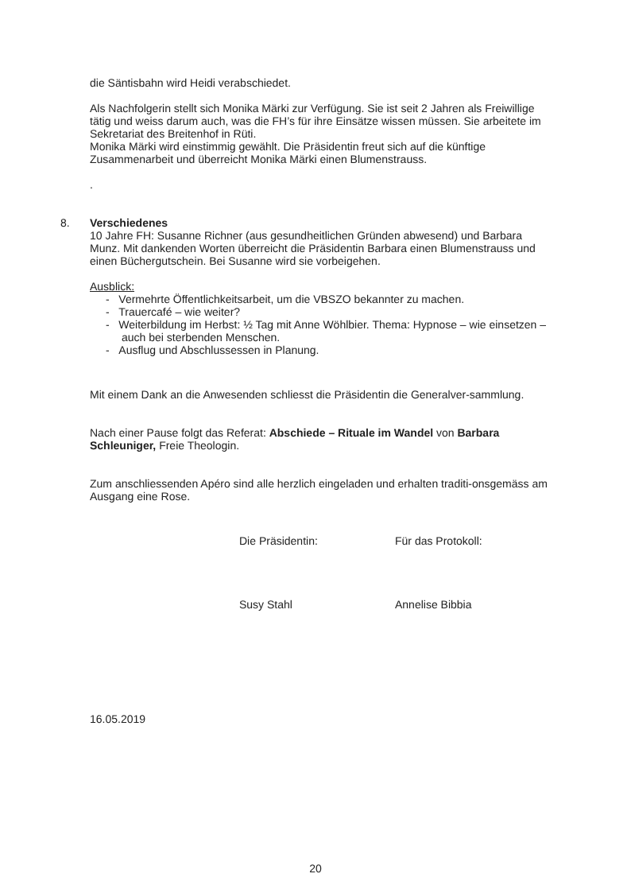die Säntisbahn wird Heidi verabschiedet.
Als Nachfolgerin stellt sich Monika Märki zur Verfügung. Sie ist seit 2 Jahren als Freiwillige tätig und weiss darum auch, was die FH’s für ihre Einsätze wissen müssen. Sie arbeitete im Sekretariat des Breitenhof in Rüti.
Monika Märki wird einstimmig gewählt. Die Präsidentin freut sich auf die künftige Zusammenarbeit und überreicht Monika Märki einen Blumenstrauss.
.
8. Verschiedenes
10 Jahre FH: Susanne Richner (aus gesundheitlichen Gründen abwesend) und Barbara Munz. Mit dankenden Worten überreicht die Präsidentin Barbara einen Blumenstrauss und einen Büchergutschein. Bei Susanne wird sie vorbeigehen.
Ausblick:
- Vermehrte Öffentlichkeitsarbeit, um die VBSZO bekannter zu machen.
- Trauercafé – wie weiter?
- Weiterbildung im Herbst: ½ Tag mit Anne Wöhlbier. Thema: Hypnose – wie einsetzen – auch bei sterbenden Menschen.
- Ausflug und Abschlussessen in Planung.
Mit einem Dank an die Anwesenden schliesst die Präsidentin die Generalver-sammlung.
Nach einer Pause folgt das Referat: Abschiede – Rituale im Wandel von Barbara Schleuniger, Freie Theologin.
Zum anschliessenden Apéro sind alle herzlich eingeladen und erhalten traditi-onsgemäss am Ausgang eine Rose.
Die Präsidentin: Für das Protokoll:
Susy Stahl Annelise Bibbia
16.05.2019
20